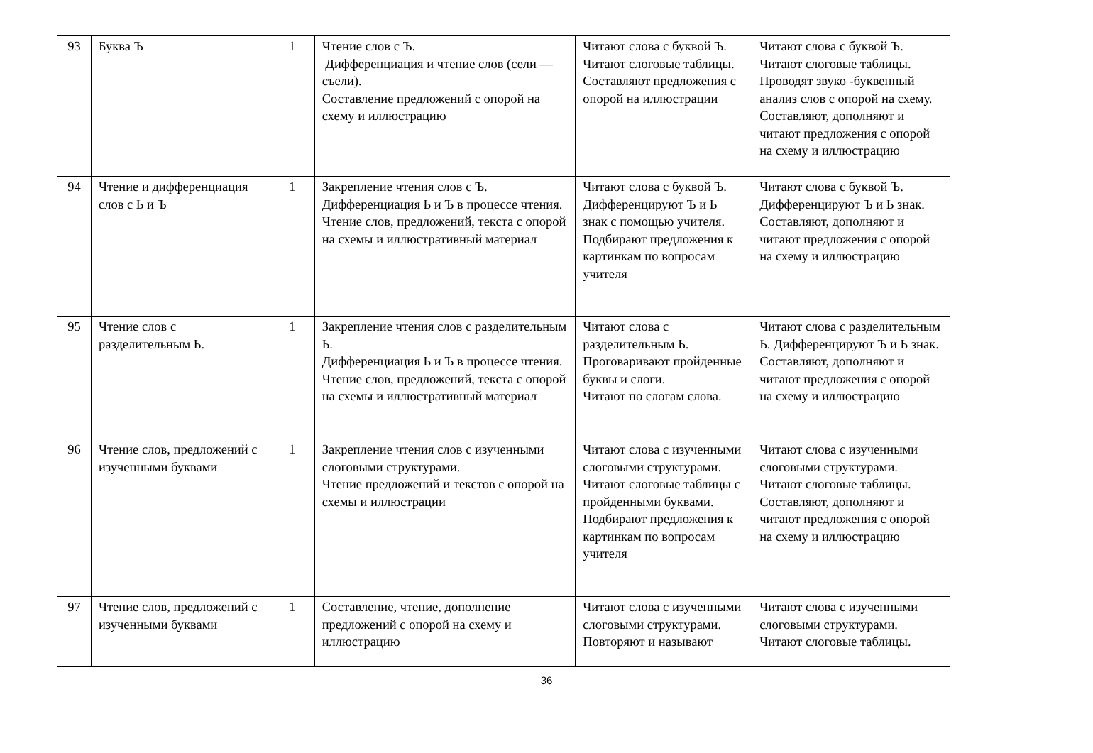| 93 | Буква Ъ | 1 | Чтение слов с Ъ. Дифференциация и чтение слов (сели — съели). Составление предложений с опорой на схему и иллюстрацию | Читают слова с буквой Ъ. Читают слоговые таблицы. Составляют предложения с опорой на иллюстрации | Читают слова с буквой Ъ. Читают слоговые таблицы. Проводят звуко -буквенный анализ слов с опорой на схему. Составляют, дополняют и читают предложения с опорой на схему и иллюстрацию |
| 94 | Чтение и дифференциация слов с Ь и Ъ | 1 | Закрепление чтения слов с Ъ. Дифференциация Ь и Ъ в процессе чтения. Чтение слов, предложений, текста с опорой на схемы и иллюстративный материал | Читают слова с буквой Ъ. Дифференцируют Ъ и Ь знак с помощью учителя. Подбирают предложения к картинкам по вопросам учителя | Читают слова с буквой Ъ. Дифференцируют Ъ и Ь знак. Составляют, дополняют и читают предложения с опорой на схему и иллюстрацию |
| 95 | Чтение слов с разделительным Ь. | 1 | Закрепление чтения слов с разделительным Ь. Дифференциация Ь и Ъ в процессе чтения. Чтение слов, предложений, текста с опорой на схемы и иллюстративный материал | Читают слова с разделительным Ь. Проговаривают пройденные буквы и слоги. Читают по слогам слова. | Читают слова с разделительным Ь. Дифференцируют Ъ и Ь знак. Составляют, дополняют и читают предложения с опорой на схему и иллюстрацию |
| 96 | Чтение слов, предложений с изученными буквами | 1 | Закрепление чтения слов с изученными слоговыми структурами. Чтение предложений и текстов с опорой на схемы и иллюстрации | Читают слова с изученными слоговыми структурами. Читают слоговые таблицы с пройденными буквами. Подбирают предложения к картинкам по вопросам учителя | Читают слова с изученными слоговыми структурами. Читают слоговые таблицы. Составляют, дополняют и читают предложения с опорой на схему и иллюстрацию |
| 97 | Чтение слов, предложений с изученными буквами | 1 | Составление, чтение, дополнение предложений с опорой на схему и иллюстрацию | Читают слова с изученными слоговыми структурами. Повторяют и называют | Читают слова с изученными слоговыми структурами. Читают слоговые таблицы. |
36